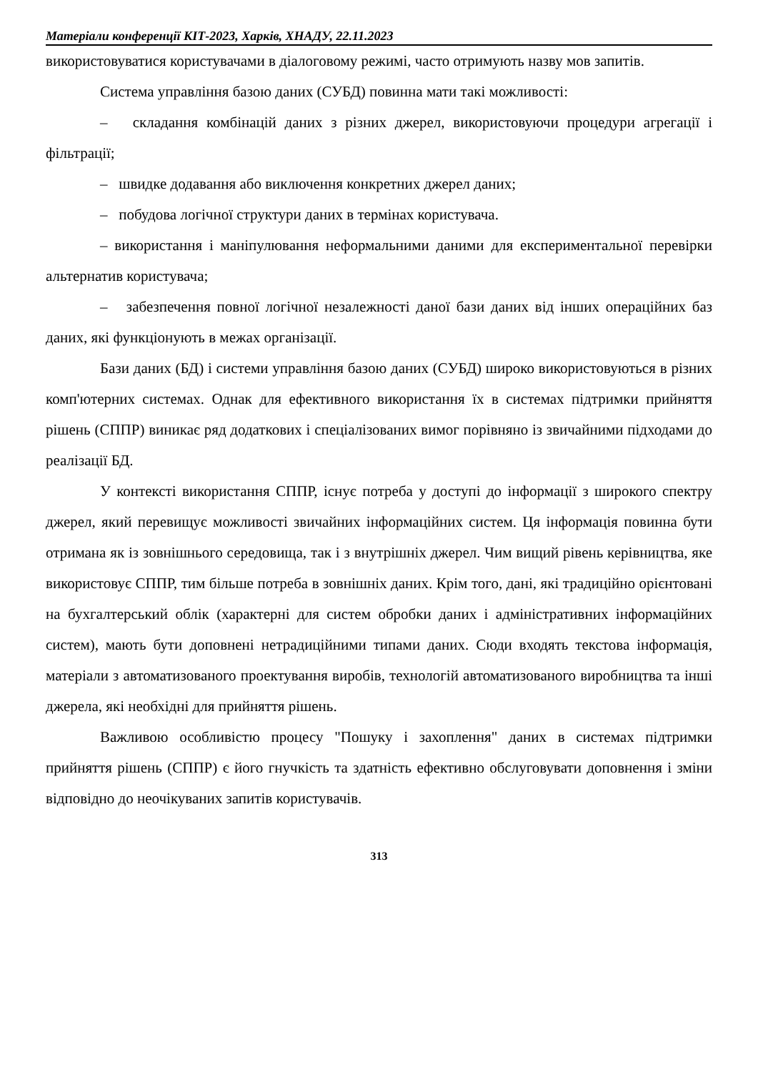Матеріали конференції КІТ-2023, Харків, ХНАДУ, 22.11.2023
використовуватися користувачами в діалоговому режимі, часто отримують назву мов запитів.
Система управління базою даних (СУБД) повинна мати такі можливості:
– складання комбінацій даних з різних джерел, використовуючи процедури агрегації і фільтрації;
– швидке додавання або виключення конкретних джерел даних;
– побудова логічної структури даних в термінах користувача.
– використання і маніпулювання неформальними даними для експериментальної перевірки альтернатив користувача;
– забезпечення повної логічної незалежності даної бази даних від інших операційних баз даних, які функціонують в межах організації.
Бази даних (БД) і системи управління базою даних (СУБД) широко використовуються в різних комп'ютерних системах. Однак для ефективного використання їх в системах підтримки прийняття рішень (СППР) виникає ряд додаткових і спеціалізованих вимог порівняно із звичайними підходами до реалізації БД.
У контексті використання СППР, існує потреба у доступі до інформації з широкого спектру джерел, який перевищує можливості звичайних інформаційних систем. Ця інформація повинна бути отримана як із зовнішнього середовища, так і з внутрішніх джерел. Чим вищий рівень керівництва, яке використовує СППР, тим більше потреба в зовнішніх даних. Крім того, дані, які традиційно орієнтовані на бухгалтерський облік (характерні для систем обробки даних і адміністративних інформаційних систем), мають бути доповнені нетрадиційними типами даних. Сюди входять текстова інформація, матеріали з автоматизованого проектування виробів, технологій автоматизованого виробництва та інші джерела, які необхідні для прийняття рішень.
Важливою особливістю процесу "Пошуку і захоплення" даних в системах підтримки прийняття рішень (СППР) є його гнучкість та здатність ефективно обслуговувати доповнення і зміни відповідно до неочікуваних запитів користувачів.
313